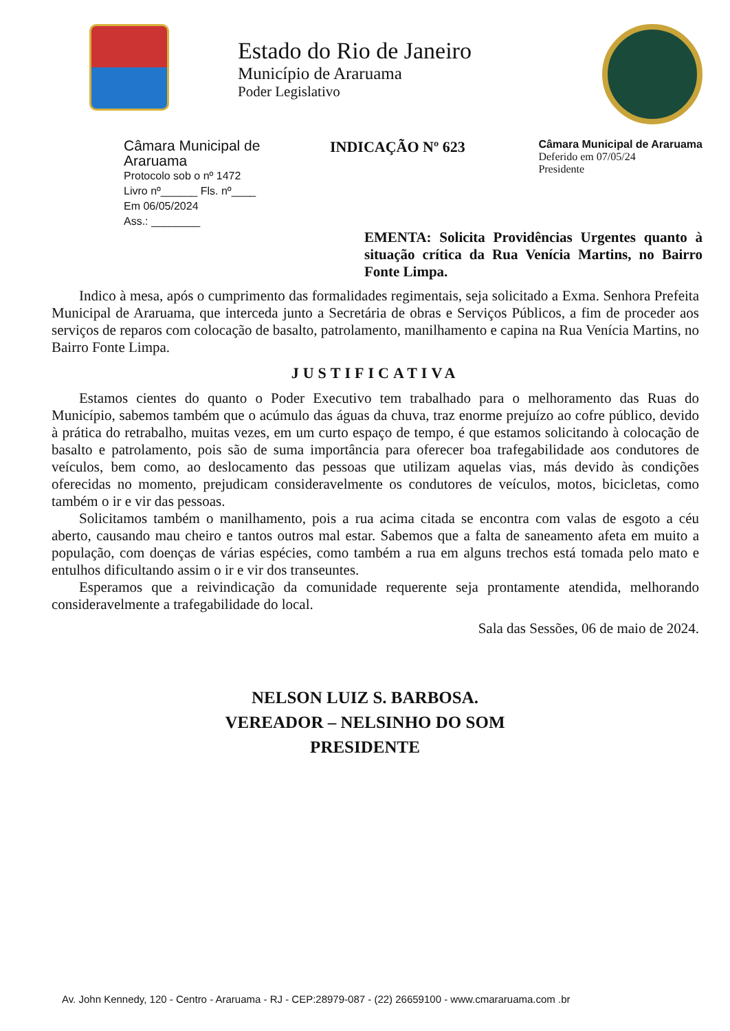Estado do Rio de Janeiro
Município de Araruama
Poder Legislativo
Câmara Municipal de Araruama
Protocolo sob o nº 1472
Livro nº______ Fls. nº____
Em 06/05/2024
Ass.: ________
INDICAÇÃO Nº 623
Câmara Municipal de Araruama
Deferido em 07/05/24
Presidente
EMENTA: Solicita Providências Urgentes quanto à situação crítica da Rua Venícia Martins, no Bairro Fonte Limpa.
Indico à mesa, após o cumprimento das formalidades regimentais, seja solicitado a Exma. Senhora Prefeita Municipal de Araruama, que interceda junto a Secretária de obras e Serviços Públicos, a fim de proceder aos serviços de reparos com colocação de basalto, patrolamento, manilhamento e capina na Rua Venícia Martins, no Bairro Fonte Limpa.
JUSTIFICATIVA
Estamos cientes do quanto o Poder Executivo tem trabalhado para o melhoramento das Ruas do Município, sabemos também que o acúmulo das águas da chuva, traz enorme prejuízo ao cofre público, devido à prática do retrabalho, muitas vezes, em um curto espaço de tempo, é que estamos solicitando à colocação de basalto e patrolamento, pois são de suma importância para oferecer boa trafegabilidade aos condutores de veículos, bem como, ao deslocamento das pessoas que utilizam aquelas vias, más devido às condições oferecidas no momento, prejudicam consideravelmente os condutores de veículos, motos, bicicletas, como também o ir e vir das pessoas.
Solicitamos também o manilhamento, pois a rua acima citada se encontra com valas de esgoto a céu aberto, causando mau cheiro e tantos outros mal estar. Sabemos que a falta de saneamento afeta em muito a população, com doenças de várias espécies, como também a rua em alguns trechos está tomada pelo mato e entulhos dificultando assim o ir e vir dos transeuntes.
Esperamos que a reivindicação da comunidade requerente seja prontamente atendida, melhorando consideravelmente a trafegabilidade do local.
Sala das Sessões, 06 de maio de 2024.
NELSON LUIZ S. BARBOSA.
VEREADOR – NELSINHO DO SOM
PRESIDENTE
Av. John Kennedy, 120 - Centro - Araruama - RJ - CEP:28979-087 - (22) 26659100 - www.cmararuama.com .br